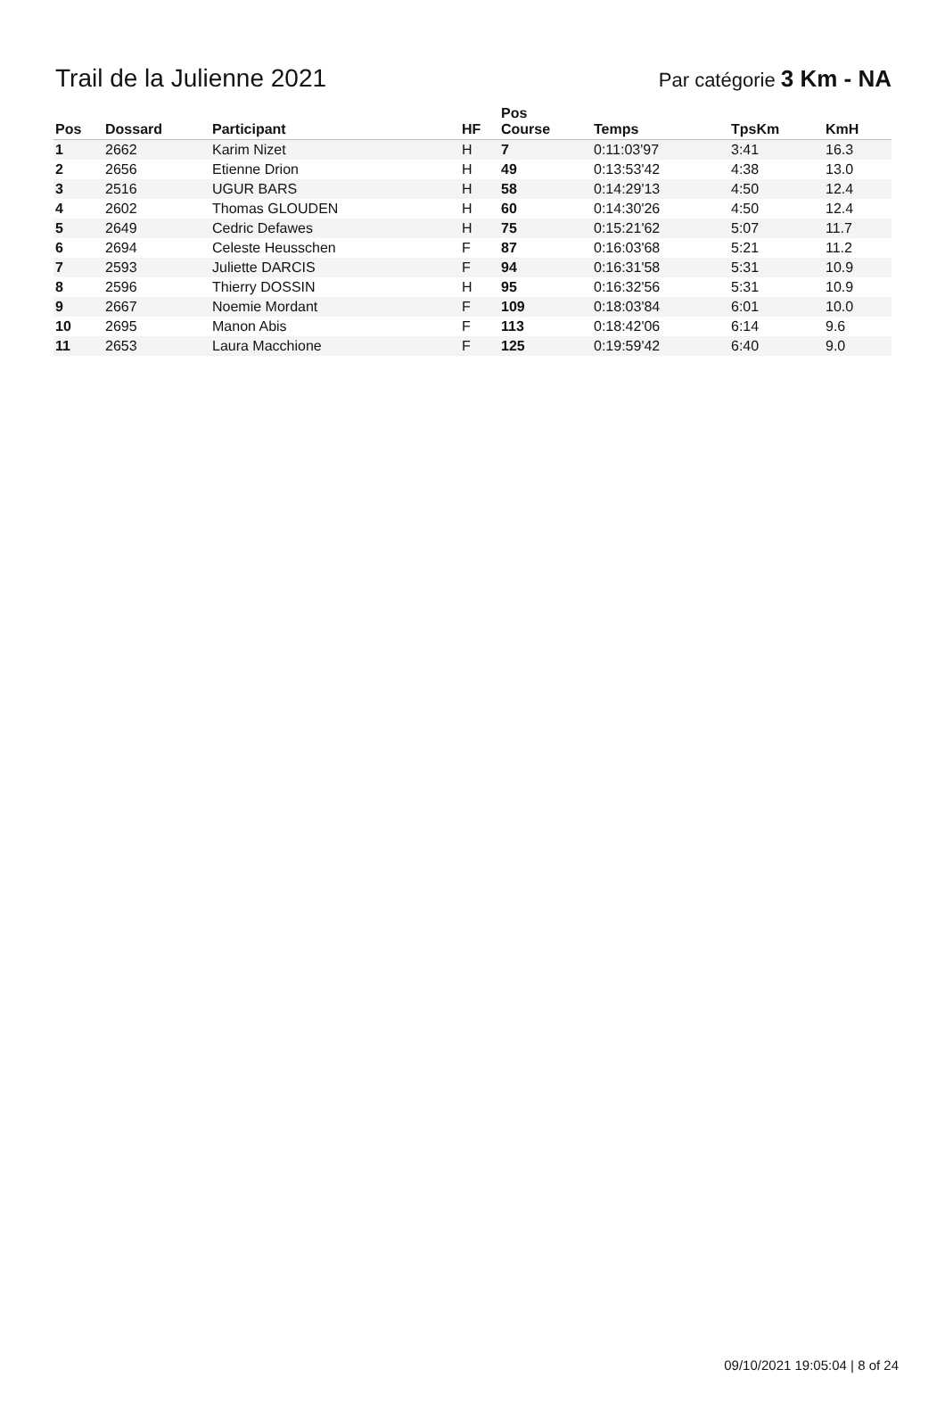Trail de la Julienne 2021
Par catégorie 3 Km - NA
| Pos | Dossard | Participant | HF | Pos Course | Temps | TpsKm | KmH |
| --- | --- | --- | --- | --- | --- | --- | --- |
| 1 | 2662 | Karim Nizet | H | 7 | 0:11:03'97 | 3:41 | 16.3 |
| 2 | 2656 | Etienne Drion | H | 49 | 0:13:53'42 | 4:38 | 13.0 |
| 3 | 2516 | UGUR BARS | H | 58 | 0:14:29'13 | 4:50 | 12.4 |
| 4 | 2602 | Thomas GLOUDEN | H | 60 | 0:14:30'26 | 4:50 | 12.4 |
| 5 | 2649 | Cedric Defawes | H | 75 | 0:15:21'62 | 5:07 | 11.7 |
| 6 | 2694 | Celeste Heusschen | F | 87 | 0:16:03'68 | 5:21 | 11.2 |
| 7 | 2593 | Juliette DARCIS | F | 94 | 0:16:31'58 | 5:31 | 10.9 |
| 8 | 2596 | Thierry DOSSIN | H | 95 | 0:16:32'56 | 5:31 | 10.9 |
| 9 | 2667 | Noemie Mordant | F | 109 | 0:18:03'84 | 6:01 | 10.0 |
| 10 | 2695 | Manon Abis | F | 113 | 0:18:42'06 | 6:14 | 9.6 |
| 11 | 2653 | Laura Macchione | F | 125 | 0:19:59'42 | 6:40 | 9.0 |
09/10/2021 19:05:04 | 8 of 24